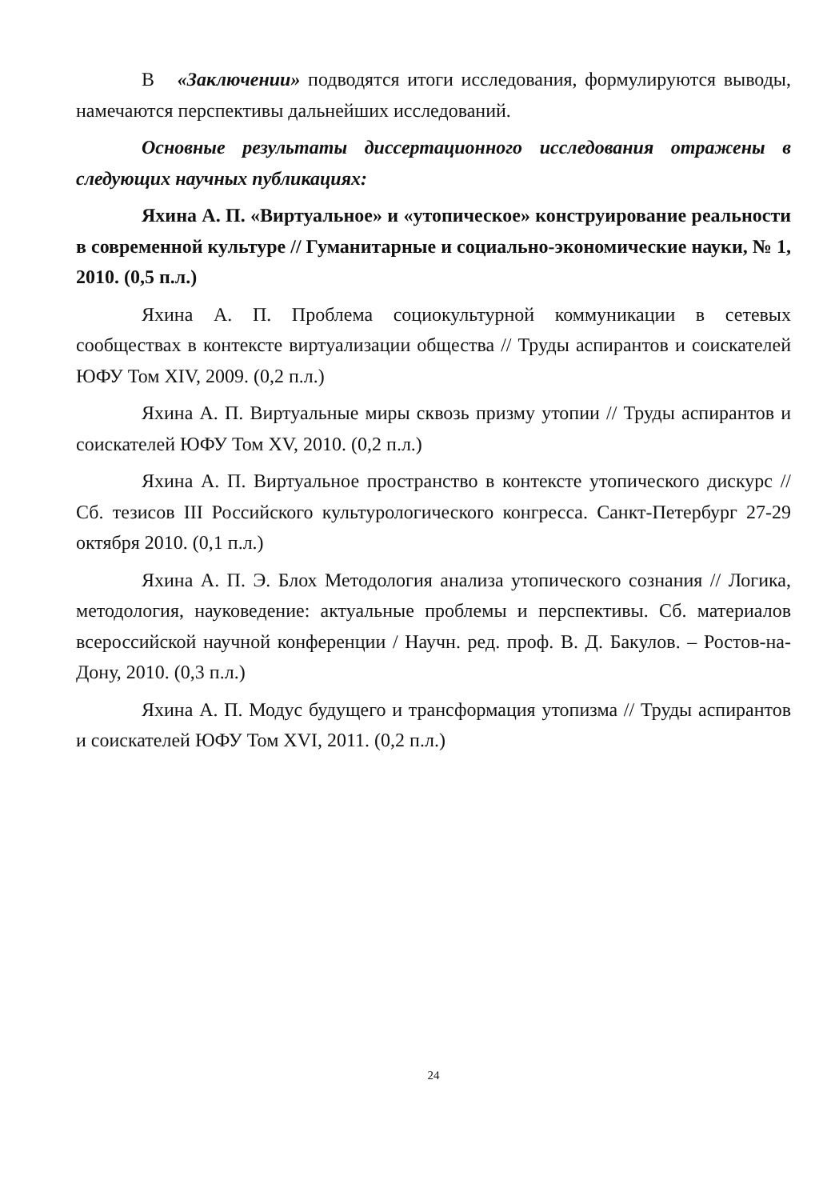В «Заключении» подводятся итоги исследования, формулируются выводы, намечаются перспективы дальнейших исследований.
Основные результаты диссертационного исследования отражены в следующих научных публикациях:
Яхина А. П. «Виртуальное» и «утопическое» конструирование реальности в современной культуре // Гуманитарные и социально-экономические науки, № 1, 2010. (0,5 п.л.)
Яхина А. П. Проблема социокультурной коммуникации в сетевых сообществах в контексте виртуализации общества // Труды аспирантов и соискателей ЮФУ Том XIV, 2009. (0,2 п.л.)
Яхина А. П. Виртуальные миры сквозь призму утопии // Труды аспирантов и соискателей ЮФУ Том XV, 2010. (0,2 п.л.)
Яхина А. П. Виртуальное пространство в контексте утопического дискурс // Сб. тезисов III Российского культурологического конгресса. Санкт-Петербург 27-29 октября 2010. (0,1 п.л.)
Яхина А. П. Э. Блох Методология анализа утопического сознания // Логика, методология, науковедение: актуальные проблемы и перспективы. Сб. материалов всероссийской научной конференции / Научн. ред. проф. В. Д. Бакулов. – Ростов-на-Дону, 2010. (0,3 п.л.)
Яхина А. П. Модус будущего и трансформация утопизма // Труды аспирантов и соискателей ЮФУ Том XVI, 2011. (0,2 п.л.)
24